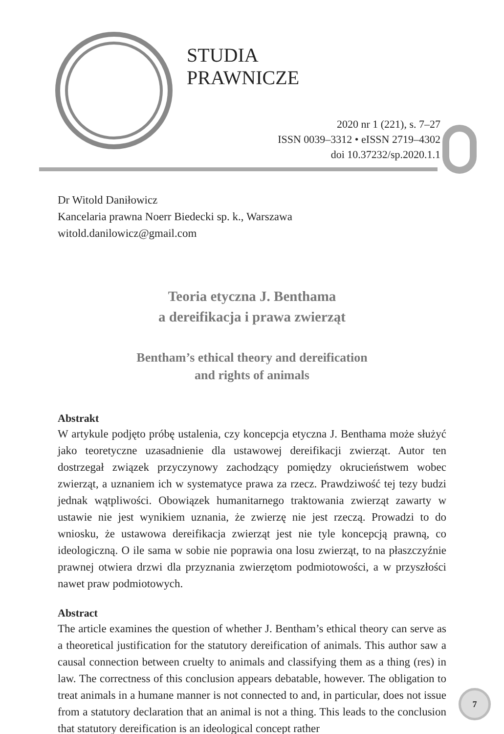STUDIA
PRAWNICZE
2020 nr 1 (221), s. 7–27
ISSN 0039–3312 • eISSN 2719–4302
doi 10.37232/sp.2020.1.1
Dr Witold Daniłowicz
Kancelaria prawna Noerr Biedecki sp. k., Warszawa
witold.danilowicz@gmail.com
Teoria etyczna J. Benthama
a dereifikacja i prawa zwierząt
Bentham’s ethical theory and dereification
and rights of animals
Abstrakt
W artykule podjęto próbę ustalenia, czy koncepcja etyczna J. Benthama może służyć jako teoretyczne uzasadnienie dla ustawowej dereifikacji zwierząt. Autor ten dostrzegał związek przyczynowy zachodzący pomiędzy okrucieństwem wobec zwierząt, a uznaniem ich w systematyce prawa za rzecz. Prawdziwość tej tezy budzi jednak wątpliwości. Obowiązek humanitarnego traktowania zwierząt zawarty w ustawie nie jest wynikiem uznania, że zwierzę nie jest rzeczą. Prowadzi to do wniosku, że ustawowa dereifikacja zwierząt jest nie tyle koncepcją prawną, co ideologiczną. O ile sama w sobie nie poprawia ona losu zwierząt, to na płaszczyźnie prawnej otwiera drzwi dla przyznania zwierzętom podmiotowości, a w przyszłości nawet praw podmiotowych.
Abstract
The article examines the question of whether J. Bentham’s ethical theory can serve as a theoretical justification for the statutory dereification of animals. This author saw a causal connection between cruelty to animals and classifying them as a thing (res) in law. The correctness of this conclusion appears debatable, however. The obligation to treat animals in a humane manner is not connected to and, in particular, does not issue from a statutory declaration that an animal is not a thing. This leads to the conclusion that statutory dereification is an ideological concept rather
7